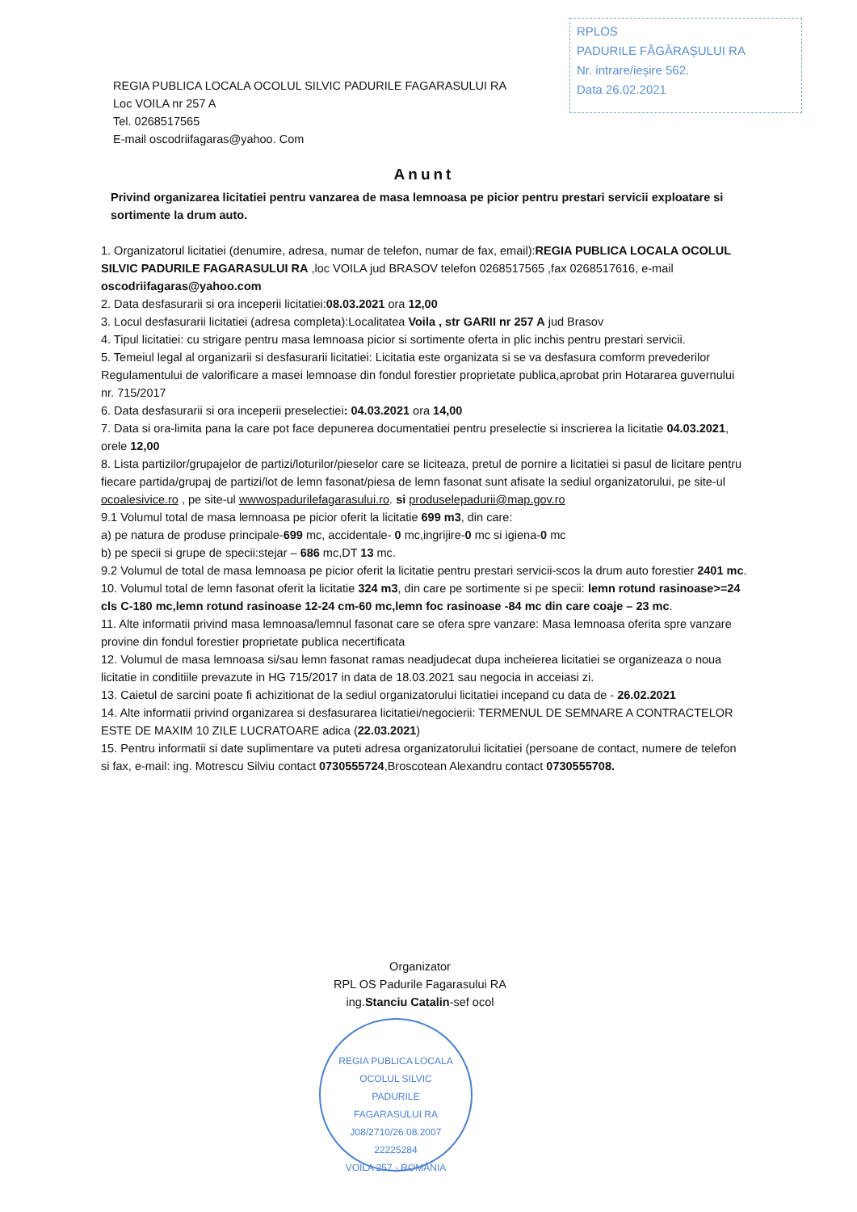RPLOS
PADURILE FĂGĂRAȘULUI RA
Nr. intrare/ieșire 562.
Data 26.02.2021
REGIA PUBLICA LOCALA OCOLUL SILVIC PADURILE FAGARASULUI RA
Loc VOILA nr 257 A
Tel. 0268517565
E-mail oscodriifagaras@yahoo. Com
Anunt
Privind organizarea licitatiei pentru vanzarea de masa lemnoasa pe picior pentru prestari servicii exploatare si sortimente la drum auto.
1. Organizatorul licitatiei (denumire, adresa, numar de telefon, numar de fax, email):REGIA PUBLICA LOCALA OCOLUL SILVIC PADURILE FAGARASULUI RA ,loc VOILA jud BRASOV telefon 0268517565 ,fax 0268517616, e-mail oscodriifagaras@yahoo.com
2. Data desfasurarii si ora inceperii licitatiei:08.03.2021 ora 12,00
3. Locul desfasurarii licitatiei (adresa completa):Localitatea Voila , str GARII nr 257 A jud Brasov
4. Tipul licitatiei: cu strigare pentru masa lemnoasa picior si sortimente oferta in plic inchis pentru prestari servicii.
5. Temeiul legal al organizarii si desfasurarii licitatiei: Licitatia este organizata si se va desfasura comform prevederilor Regulamentului de valorificare a masei lemnoase din fondul forestier proprietate publica,aprobat prin Hotararea guvernului nr. 715/2017
6. Data desfasurarii si ora inceperii preselectiei: 04.03.2021 ora 14,00
7. Data si ora-limita pana la care pot face depunerea documentatiei pentru preselectie si inscrierea la licitatie 04.03.2021, orele 12,00
8. Lista partizilor/grupajelor de partizi/loturilor/pieselor care se liciteaza, pretul de pornire a licitatiei si pasul de licitare pentru fiecare partida/grupaj de partizi/lot de lemn fasonat/piesa de lemn fasonat sunt afisate la sediul organizatorului, pe site-ul ocoalesivice.ro , pe site-ul wwwospadurilefagarasului.ro. si produselepadurii@map.gov.ro
9.1 Volumul total de masa lemnoasa pe picior oferit la licitatie 699 m3, din care:
a) pe natura de produse principale-699 mc, accidentale- 0 mc,ingrijire-0 mc si igiena-0 mc
b) pe specii si grupe de specii:stejar – 686 mc,DT 13 mc.
9.2 Volumul de total de masa lemnoasa pe picior oferit la licitatie pentru prestari servicii-scos la drum auto forestier 2401 mc.
10. Volumul total de lemn fasonat oferit la licitatie 324 m3, din care pe sortimente si pe specii: lemn rotund rasinoase>=24 cls C-180 mc,lemn rotund rasinoase 12-24 cm-60 mc,lemn foc rasinoase -84 mc din care coaje – 23 mc.
11. Alte informatii privind masa lemnoasa/lemnul fasonat care se ofera spre vanzare: Masa lemnoasa oferita spre vanzare provine din fondul forestier proprietate publica necertificata
12. Volumul de masa lemnoasa si/sau lemn fasonat ramas neadjudecat dupa incheierea licitatiei se organizeaza o noua licitatie in conditiile prevazute in HG 715/2017 in data de 18.03.2021 sau negocia in acceiasi zi.
13. Caietul de sarcini poate fi achizitionat de la sediul organizatorului licitatiei incepand cu data de - 26.02.2021
14. Alte informatii privind organizarea si desfasurarea licitatiei/negocierii: TERMENUL DE SEMNARE A CONTRACTELOR ESTE DE MAXIM 10 ZILE LUCRATOARE adica (22.03.2021)
15. Pentru informatii si date suplimentare va puteti adresa organizatorului licitatiei (persoane de contact, numere de telefon si fax, e-mail: ing. Motrescu Silviu contact 0730555724,Broscotean Alexandru contact 0730555708.
Organizator
RPL OS Padurile Fagarasului RA
ing.Stanciu Catalin-sef ocol
REGIA PUBLICA LOCALA
OCOLUL SILVIC
PADURILE
FAGARASULUI RA
J08/2710/26.08.2007
22225284
VOILA 257 - ROMÂNIA